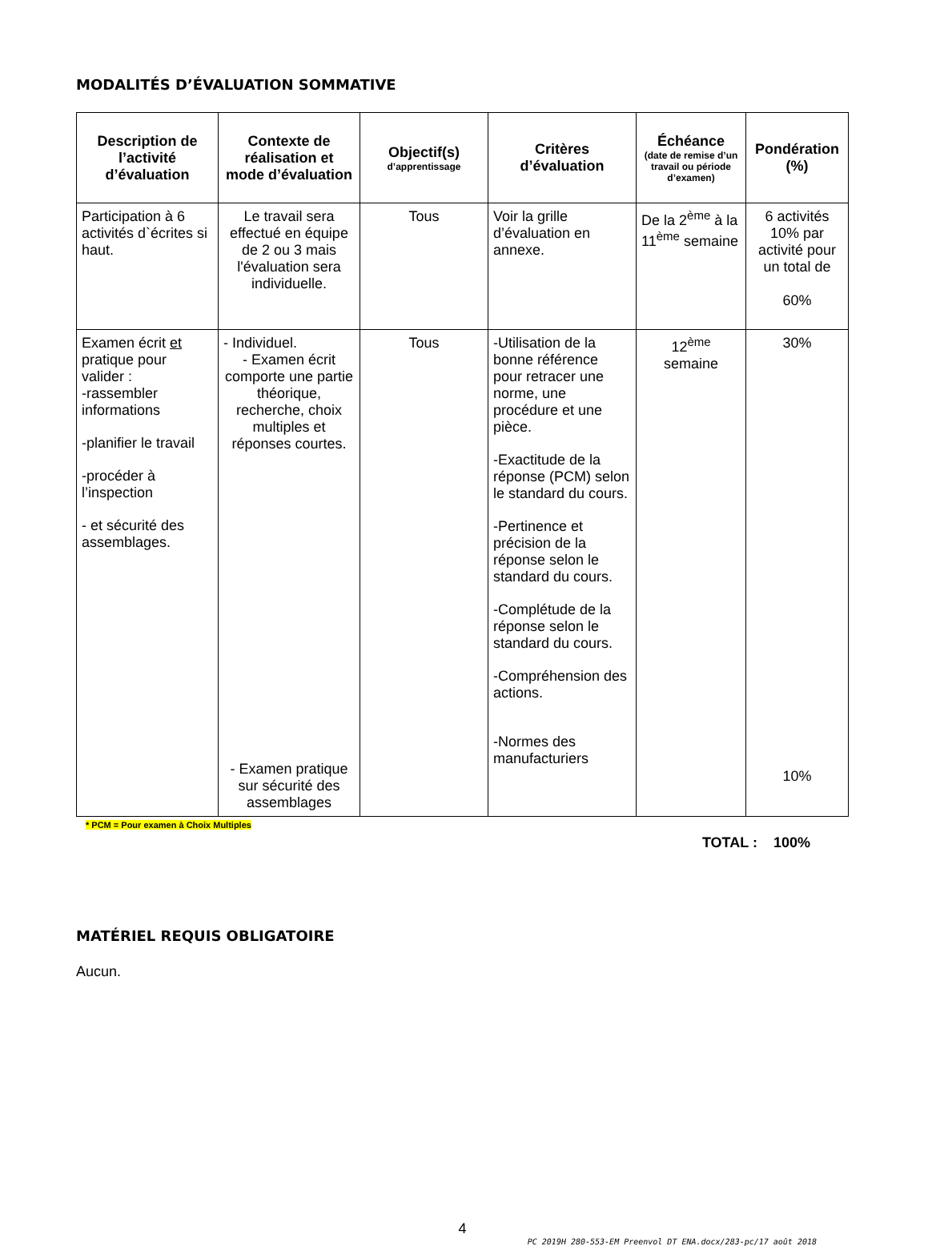MODALITÉS D’ÉVALUATION SOMMATIVE
| Description de l’activité d’évaluation | Contexte de réalisation et mode d’évaluation | Objectif(s) d’apprentissage | Critères d’évaluation | Échéance (date de remise d’un travail ou période d’examen) | Pondération (%) |
| --- | --- | --- | --- | --- | --- |
| Participation à 6 activités d`écrites si haut. | Le travail sera effectué en équipe de 2 ou 3 mais l'évaluation sera individuelle. | Tous | Voir la grille d’évaluation en annexe. | De la 2<sup>ème</sup> à la 11<sup>ème</sup> semaine | 6 activités 10% par activité pour un total de 60% |
| Examen écrit et pratique pour valider : -rassembler informations -planifier le travail -procéder à l’inspection - et sécurité des assemblages. | - Individuel. - Examen écrit comporte une partie théorique, recherche, choix multiples et réponses courtes. - Examen pratique sur sécurité des assemblages | Tous | -Utilisation de la bonne référence pour retracer une norme, une procédure et une pièce. -Exactitude de la réponse (PCM) selon le standard du cours. -Pertinence et précision de la réponse selon le standard du cours. -Complétude de la réponse selon le standard du cours. -Compréhension des actions. -Normes des manufacturiers | 12<sup>ème</sup> semaine | 30% 10% |
* PCM = Pour examen à Choix Multiples
TOTAL : 100%
MATÉRIEL REQUIS OBLIGATOIRE
Aucun.
4
PC_2019H_280-553-EM_Preenvol_DT_ENA.docx/283-pc/17 août 2018